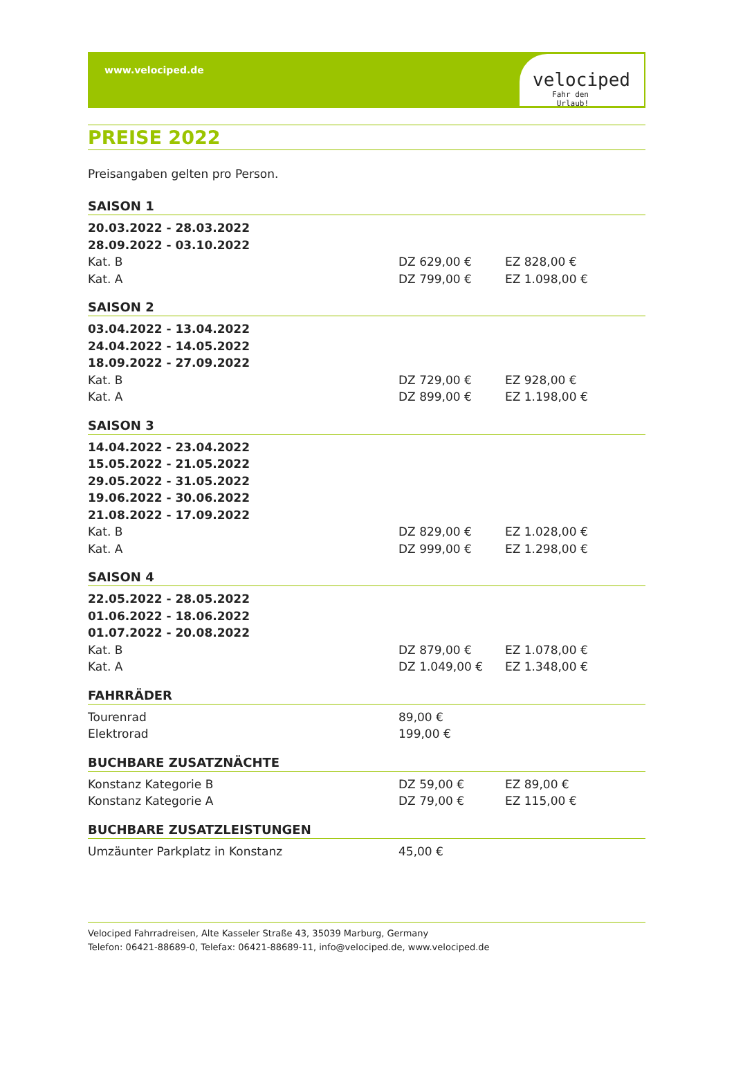www.velociped.de
velociped
Fahr den Urlaub!
PREISE 2022
Preisangaben gelten pro Person.
SAISON 1
| 20.03.2022 - 28.03.2022 | | |
| 28.09.2022 - 03.10.2022 | | |
| Kat. B | DZ 629,00 € | EZ 828,00 € |
| Kat. A | DZ 799,00 € | EZ 1.098,00 € |
SAISON 2
| 03.04.2022 - 13.04.2022 | | |
| 24.04.2022 - 14.05.2022 | | |
| 18.09.2022 - 27.09.2022 | | |
| Kat. B | DZ 729,00 € | EZ 928,00 € |
| Kat. A | DZ 899,00 € | EZ 1.198,00 € |
SAISON 3
| 14.04.2022 - 23.04.2022 | | |
| 15.05.2022 - 21.05.2022 | | |
| 29.05.2022 - 31.05.2022 | | |
| 19.06.2022 - 30.06.2022 | | |
| 21.08.2022 - 17.09.2022 | | |
| Kat. B | DZ 829,00 € | EZ 1.028,00 € |
| Kat. A | DZ 999,00 € | EZ 1.298,00 € |
SAISON 4
| 22.05.2022 - 28.05.2022 | | |
| 01.06.2022 - 18.06.2022 | | |
| 01.07.2022 - 20.08.2022 | | |
| Kat. B | DZ 879,00 € | EZ 1.078,00 € |
| Kat. A | DZ 1.049,00 € | EZ 1.348,00 € |
FAHRRÄDER
| Tourenrad | 89,00 € | |
| Elektrorad | 199,00 € | |
BUCHBARE ZUSATZNÄCHTE
| Konstanz Kategorie B | DZ 59,00 € | EZ 89,00 € |
| Konstanz Kategorie A | DZ 79,00 € | EZ 115,00 € |
BUCHBARE ZUSATZLEISTUNGEN
| Umzäunter Parkplatz in Konstanz | 45,00 € | |
Velociped Fahrradreisen, Alte Kasseler Straße 43, 35039 Marburg, Germany
Telefon: 06421-88689-0, Telefax: 06421-88689-11, info@velociped.de, www.velociped.de